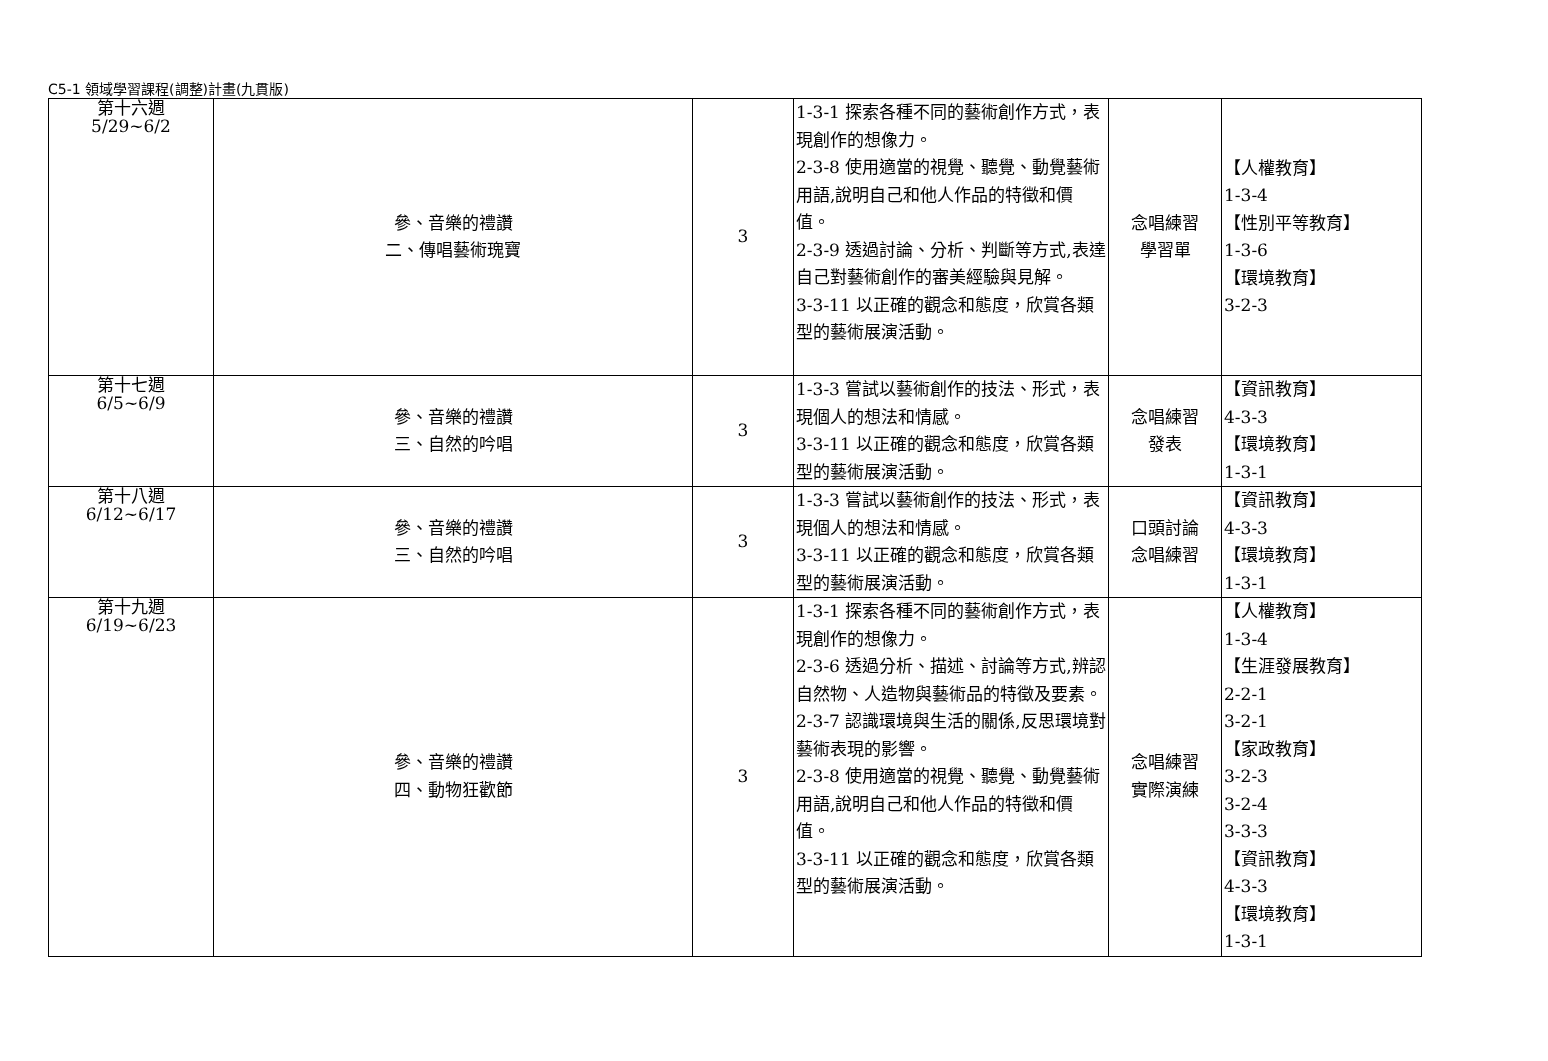C5-1 領域學習課程(調整)計畫(九貫版)
| 第十六週 5/29~6/2 | 參、音樂的禮讚 二、傳唱藝術瑰寶 | 3 | 1-3-1 探索各種不同的藝術創作方式，表現創作的想像力。 2-3-8 使用適當的視覺、聽覺、動覺藝術用語,說明自己和他人作品的特徵和價值。 2-3-9 透過討論、分析、判斷等方式,表達自己對藝術創作的審美經驗與見解。 3-3-11 以正確的觀念和態度，欣賞各類型的藝術展演活動。 | 念唱練習 學習單 | 【人權教育】 1-3-4 【性別平等教育】 1-3-6 【環境教育】 3-2-3 |
| 第十七週 6/5~6/9 | 參、音樂的禮讚 三、自然的吟唱 | 3 | 1-3-3 嘗試以藝術創作的技法、形式，表現個人的想法和情感。 3-3-11 以正確的觀念和態度，欣賞各類型的藝術展演活動。 | 念唱練習 發表 | 【資訊教育】 4-3-3 【環境教育】 1-3-1 |
| 第十八週 6/12~6/17 | 參、音樂的禮讚 三、自然的吟唱 | 3 | 1-3-3 嘗試以藝術創作的技法、形式，表現個人的想法和情感。 3-3-11 以正確的觀念和態度，欣賞各類型的藝術展演活動。 | 口頭討論 念唱練習 | 【資訊教育】 4-3-3 【環境教育】 1-3-1 |
| 第十九週 6/19~6/23 | 參、音樂的禮讚 四、動物狂歡節 | 3 | 1-3-1 探索各種不同的藝術創作方式，表現創作的想像力。 2-3-6 透過分析、描述、討論等方式,辨認自然物、人造物與藝術品的特徵及要素。 2-3-7 認識環境與生活的關係,反思環境對藝術表現的影響。 2-3-8 使用適當的視覺、聽覺、動覺藝術用語,說明自己和他人作品的特徵和價值。 3-3-11 以正確的觀念和態度，欣賞各類型的藝術展演活動。 | 念唱練習 實際演練 | 【人權教育】 1-3-4 【生涯發展教育】 2-2-1 3-2-1 【家政教育】 3-2-3 3-2-4 3-3-3 【資訊教育】 4-3-3 【環境教育】 1-3-1 |